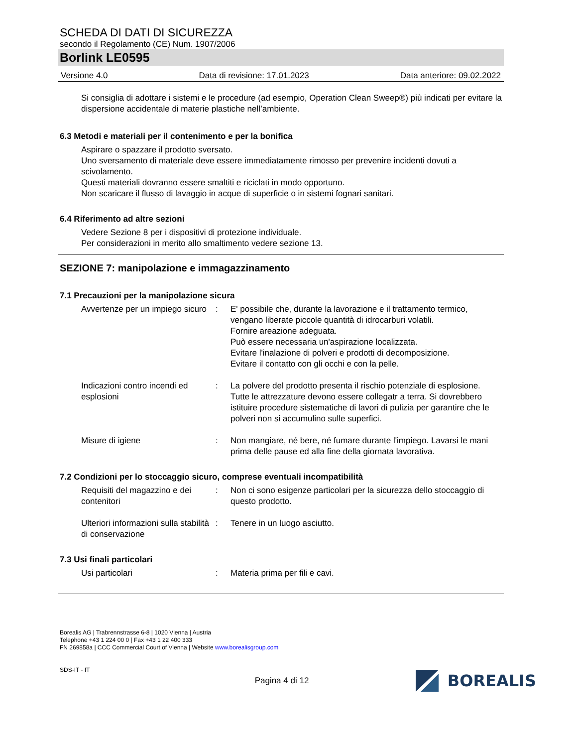SCHEDA DI DATI DI SICUREZZA
secondo il Regolamento (CE) Num. 1907/2006
Borlink LE0595
Versione 4.0 Data di revisione: 17.01.2023 Data anteriore: 09.02.2022
Si consiglia di adottare i sistemi e le procedure (ad esempio, Operation Clean Sweep®) più indicati per evitare la dispersione accidentale di materie plastiche nell’ambiente.
6.3 Metodi e materiali per il contenimento e per la bonifica
Aspirare o spazzare il prodotto sversato.
Uno sversamento di materiale deve essere immediatamente rimosso per prevenire incidenti dovuti a scivolamento.
Questi materiali dovranno essere smaltiti e riciclati in modo opportuno.
Non scaricare il flusso di lavaggio in acque di superficie o in sistemi fognari sanitari.
6.4 Riferimento ad altre sezioni
Vedere Sezione 8 per i dispositivi di protezione individuale.
Per considerazioni in merito allo smaltimento vedere sezione 13.
SEZIONE 7: manipolazione e immagazzinamento
7.1 Precauzioni per la manipolazione sicura
Avvertenze per un impiego sicuro
: E' possibile che, durante la lavorazione e il trattamento termico, vengano liberate piccole quantità di idrocarburi volatili.
Fornire areazione adeguata.
Può essere necessaria un'aspirazione localizzata.
Evitare l'inalazione di polveri e prodotti di decomposizione.
Evitare il contatto con gli occhi e con la pelle.
Indicazioni contro incendi ed esplosioni
: La polvere del prodotto presenta il rischio potenziale di esplosione. Tutte le attrezzature devono essere collegatr a terra. Si dovrebbero istituire procedure sistematiche di lavori di pulizia per garantire che le polveri non si accumulino sulle superfici.
Misure di igiene : Non mangiare, né bere, né fumare durante l'impiego. Lavarsi le mani prima delle pause ed alla fine della giornata lavorativa.
7.2 Condizioni per lo stoccaggio sicuro, comprese eventuali incompatibilità
Requisiti del magazzino e dei contenitori
: Non ci sono esigenze particolari per la sicurezza dello stoccaggio di questo prodotto.
Ulteriori informazioni sulla stabilità di conservazione
: Tenere in un luogo asciutto.
7.3 Usi finali particolari
Usi particolari : Materia prima per fili e cavi.
Borealis AG | Trabrennstrasse 6-8 | 1020 Vienna | Austria
Telephone +43 1 224 00 0 | Fax +43 1 22 400 333
FN 269858a | CCC Commercial Court of Vienna | Website www.borealisgroup.com
SDS-IT - IT
Pagina 4 di 12
BOREALIS